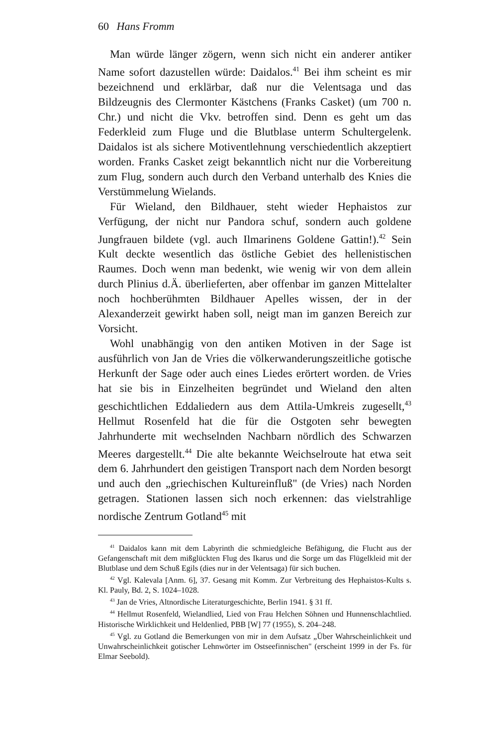60 Hans Fromm
Man würde länger zögern, wenn sich nicht ein anderer antiker Name sofort dazustellen würde: Daidalos.<sup>41</sup> Bei ihm scheint es mir bezeichnend und erklärbar, daß nur die Velentsaga und das Bildzeugnis des Clermonter Kästchens (Franks Casket) (um 700 n. Chr.) und nicht die Vkv. betroffen sind. Denn es geht um das Federkleid zum Fluge und die Blutblase unterm Schultergelenk. Daidalos ist als sichere Motiventlehnung verschiedentlich akzeptiert worden. Franks Casket zeigt bekanntlich nicht nur die Vorbereitung zum Flug, sondern auch durch den Verband unterhalb des Knies die Verstümmelung Wielands.
Für Wieland, den Bildhauer, steht wieder Hephaistos zur Verfügung, der nicht nur Pandora schuf, sondern auch goldene Jungfrauen bildete (vgl. auch Ilmarinens Goldene Gattin!).<sup>42</sup> Sein Kult deckte wesentlich das östliche Gebiet des hellenistischen Raumes. Doch wenn man bedenkt, wie wenig wir von dem allein durch Plinius d.Ä. überlieferten, aber offenbar im ganzen Mittelalter noch hochberühmten Bildhauer Apelles wissen, der in der Alexanderzeit gewirkt haben soll, neigt man im ganzen Bereich zur Vorsicht.
Wohl unabhängig von den antiken Motiven in der Sage ist ausführlich von Jan de Vries die völkerwanderungszeitliche gotische Herkunft der Sage oder auch eines Liedes erörtert worden. de Vries hat sie bis in Einzelheiten begründet und Wieland den alten geschichtlichen Eddaliedern aus dem Attila-Umkreis zugesellt,<sup>43</sup> Hellmut Rosenfeld hat die für die Ostgoten sehr bewegten Jahrhunderte mit wechselnden Nachbarn nördlich des Schwarzen Meeres dargestellt.<sup>44</sup> Die alte bekannte Weichselroute hat etwa seit dem 6. Jahrhundert den geistigen Transport nach dem Norden besorgt und auch den „griechischen Kultureinfluß" (de Vries) nach Norden getragen. Stationen lassen sich noch erkennen: das vielstrahlige nordische Zentrum Gotland<sup>45</sup> mit
<sup>41</sup> Daidalos kann mit dem Labyrinth die schmiedgleiche Befähigung, die Flucht aus der Gefangenschaft mit dem mißglückten Flug des Ikarus und die Sorge um das Flügelkleid mit der Blutblase und dem Schuß Egils (dies nur in der Velentsaga) für sich buchen.
<sup>42</sup> Vgl. Kalevala [Anm. 6], 37. Gesang mit Komm. Zur Verbreitung des Hephaistos-Kults s. Kl. Pauly, Bd. 2, S. 1024–1028.
<sup>43</sup> Jan de Vries, Altnordische Literaturgeschichte, Berlin 1941. § 31 ff.
<sup>44</sup> Hellmut Rosenfeld, Wielandlied, Lied von Frau Helchen Söhnen und Hunnenschlachtlied. Historische Wirklichkeit und Heldenlied, PBB [W] 77 (1955), S. 204–248.
<sup>45</sup> Vgl. zu Gotland die Bemerkungen von mir in dem Aufsatz „Über Wahrscheinlichkeit und Unwahrscheinlichkeit gotischer Lehnwörter im Ostseefinnischen" (erscheint 1999 in der Fs. für Elmar Seebold).